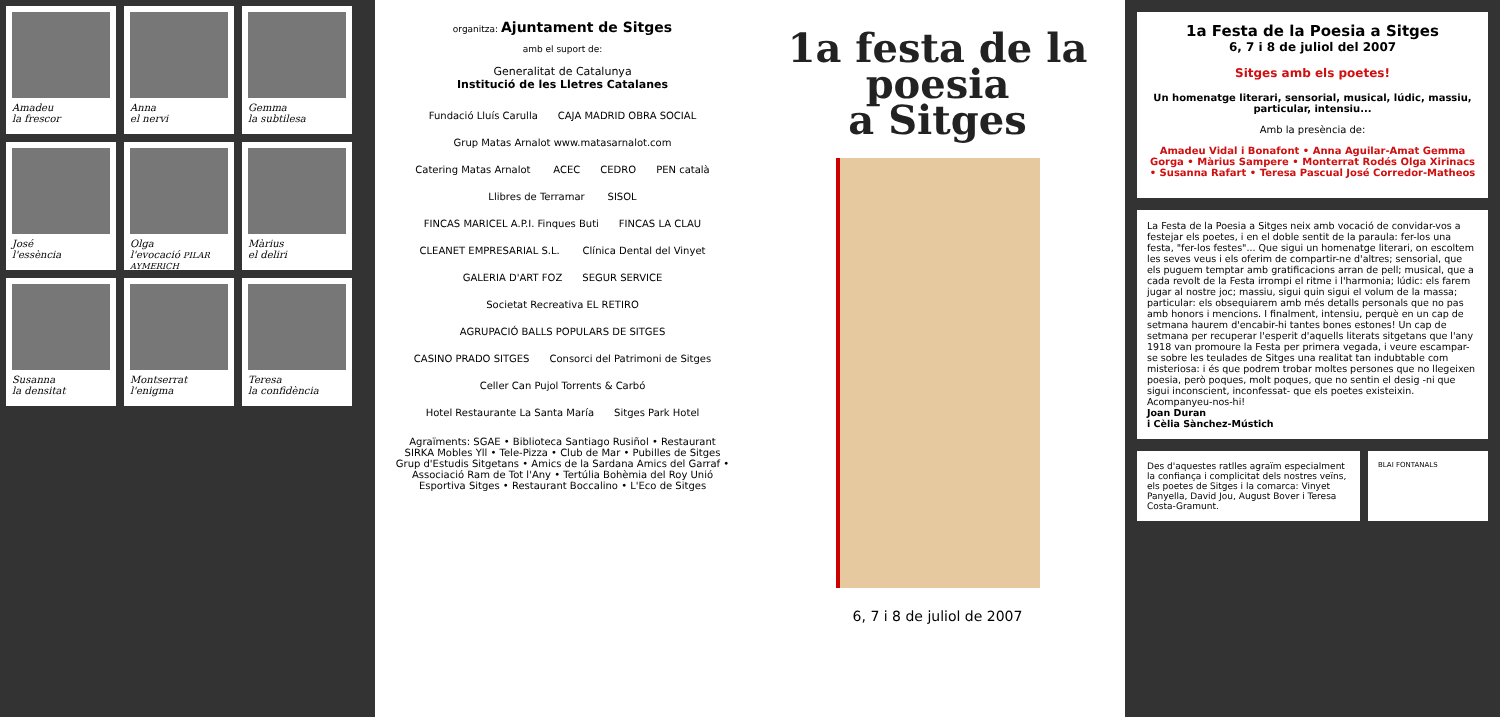Amadeu
la frescor
Anna
el nervi
Gemma
la subtilesa
José
l'essència
Olga
l'evocació PILAR AYMERICH
Màrius
el deliri
Susanna
la densitat
Montserrat
l'enigma
Teresa
la confidència
organitza: Ajuntament de Sitges
amb el suport de:
Generalitat de Catalunya
Institució de les Lletres Catalanes
Fundació Lluís Carulla CAJA MADRID OBRA SOCIAL Grup Matas Arnalot www.matasarnalot.com Catering Matas Arnalot ACEC CEDRO PEN català Llibres de Terramar SISOL FINCAS MARICEL A.P.I. Finques Buti FINCAS LA CLAU CLEANET EMPRESARIAL S.L. Clínica Dental del Vinyet GALERIA D'ART FOZ SEGUR SERVICE Societat Recreativa EL RETIRO AGRUPACIÓ BALLS POPULARS DE SITGES CASINO PRADO SITGES Consorci del Patrimoni de Sitges Celler Can Pujol Torrents & Carbó Hotel Restaurante La Santa María Sitges Park Hotel
Agraïments: SGAE • Biblioteca Santiago Rusiñol • Restaurant SIRKA Mobles Yll • Tele-Pizza • Club de Mar • Pubilles de Sitges Grup d'Estudis Sitgetans • Amics de la Sardana Amics del Garraf • Associació Ram de Tot l'Any • Tertúlia Bohèmia del Roy Unió Esportiva Sitges • Restaurant Boccalino • L'Eco de Sitges
1a festa de la
poesia
a Sitges
6, 7 i 8 de juliol de 2007
1a Festa de la Poesia a Sitges
6, 7 i 8 de juliol del 2007
Sitges amb els poetes!
Un homenatge literari, sensorial, musical, lúdic, massiu, particular, intensiu...
Amb la presència de:
Amadeu Vidal i Bonafont • Anna Aguilar-Amat Gemma Gorga • Màrius Sampere • Monterrat Rodés Olga Xirinacs • Susanna Rafart • Teresa Pascual José Corredor-Matheos
La Festa de la Poesia a Sitges neix amb vocació de convidar-vos a festejar els poetes, i en el doble sentit de la paraula: fer-los una festa, "fer-los festes"... Que sigui un homenatge literari, on escoltem les seves veus i els oferim de compartir-ne d'altres; sensorial, que els puguem temptar amb gratificacions arran de pell; musical, que a cada revolt de la Festa irrompi el ritme i l'harmonia; lúdic: els farem jugar al nostre joc; massiu, sigui quin sigui el volum de la massa; particular: els obsequiarem amb més detalls personals que no pas amb honors i mencions. I finalment, intensiu, perquè en un cap de setmana haurem d'encabir-hi tantes bones estones! Un cap de setmana per recuperar l'esperit d'aquells literats sitgetans que l'any 1918 van promoure la Festa per primera vegada, i veure escampar-se sobre les teulades de Sitges una realitat tan indubtable com misteriosa: i és que podrem trobar moltes persones que no llegeixen poesia, però poques, molt poques, que no sentin el desig -ni que sigui inconscient, inconfessat- que els poetes existeixin.
Acompanyeu-nos-hi!
Joan Duran
i Cèlia Sànchez-Mústich
Des d'aquestes ratlles agraïm especialment la confiança i complicitat dels nostres veïns, els poetes de Sitges i la comarca: Vinyet Panyella, David Jou, August Bover i Teresa Costa-Gramunt.
BLAI FONTANALS